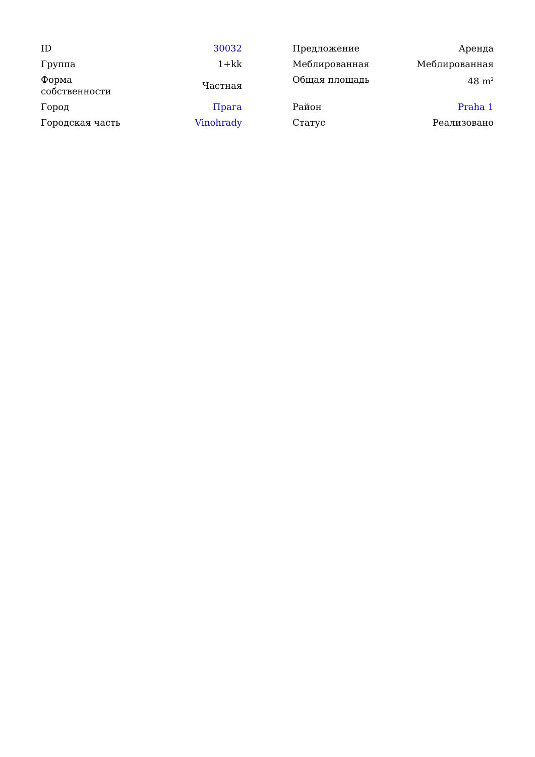| ID | 30032 |
| Группа | 1+kk |
| Форма собственности | Частная |
| Город | Прага |
| Городская часть | Vinohrady |
| Предложение | Аренда |
| Меблированная | Меблированная |
| Общая площадь | 48 m<sup>2</sup> |
| Район | Praha 1 |
| Статус | Реализовано |